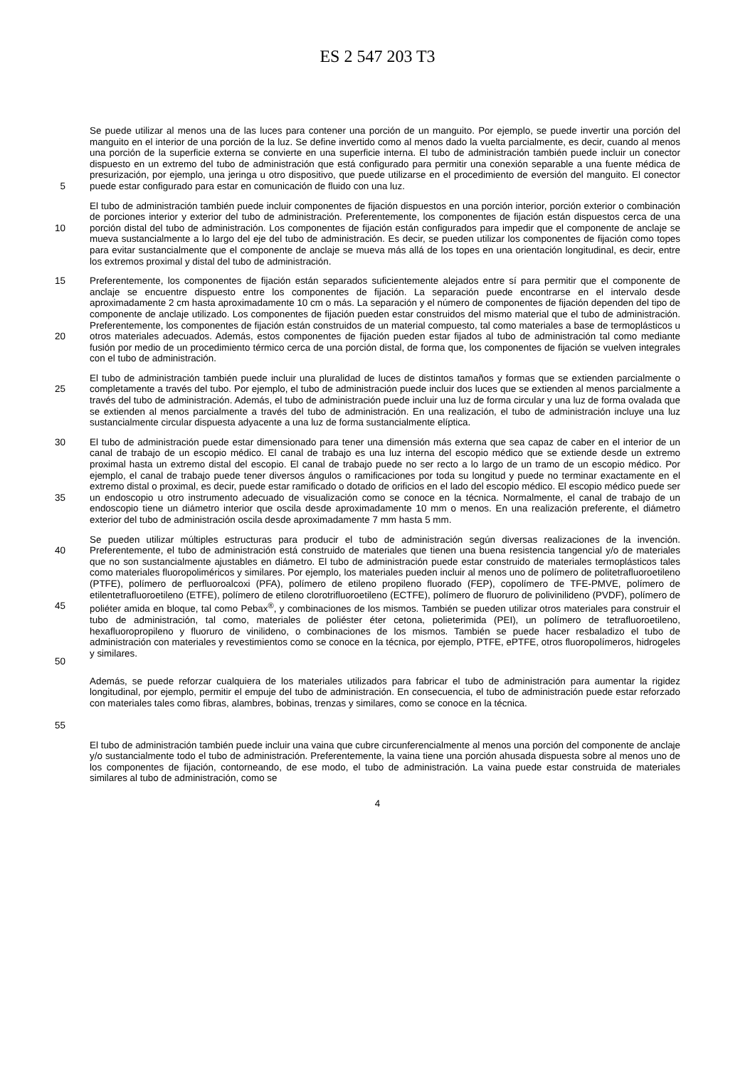ES 2 547 203 T3
5 Se puede utilizar al menos una de las luces para contener una porción de un manguito. Por ejemplo, se puede invertir una porción del manguito en el interior de una porción de la luz. Se define invertido como al menos dado la vuelta parcialmente, es decir, cuando al menos una porción de la superficie externa se convierte en una superficie interna. El tubo de administración también puede incluir un conector dispuesto en un extremo del tubo de administración que está configurado para permitir una conexión separable a una fuente médica de presurización, por ejemplo, una jeringa u otro dispositivo, que puede utilizarse en el procedimiento de eversión del manguito. El conector puede estar configurado para estar en comunicación de fluido con una luz.
10 El tubo de administración también puede incluir componentes de fijación dispuestos en una porción interior, porción exterior o combinación de porciones interior y exterior del tubo de administración. Preferentemente, los componentes de fijación están dispuestos cerca de una porción distal del tubo de administración. Los componentes de fijación están configurados para impedir que el componente de anclaje se mueva sustancialmente a lo largo del eje del tubo de administración. Es decir, se pueden utilizar los componentes de fijación como topes para evitar sustancialmente que el componente de anclaje se mueva más allá de los topes en una orientación longitudinal, es decir, entre los extremos proximal y distal del tubo de administración.
15
20
Preferentemente, los componentes de fijación están separados suficientemente alejados entre sí para permitir que el componente de anclaje se encuentre dispuesto entre los componentes de fijación. La separación puede encontrarse en el intervalo desde aproximadamente 2 cm hasta aproximadamente 10 cm o más. La separación y el número de componentes de fijación dependen del tipo de componente de anclaje utilizado. Los componentes de fijación pueden estar construidos del mismo material que el tubo de administración. Preferentemente, los componentes de fijación están construidos de un material compuesto, tal como materiales a base de termoplásticos u otros materiales adecuados. Además, estos componentes de fijación pueden estar fijados al tubo de administración tal como mediante fusión por medio de un procedimiento térmico cerca de una porción distal, de forma que, los componentes de fijación se vuelven integrales con el tubo de administración.
25 El tubo de administración también puede incluir una pluralidad de luces de distintos tamaños y formas que se extienden parcialmente o completamente a través del tubo. Por ejemplo, el tubo de administración puede incluir dos luces que se extienden al menos parcialmente a través del tubo de administración. Además, el tubo de administración puede incluir una luz de forma circular y una luz de forma ovalada que se extienden al menos parcialmente a través del tubo de administración. En una realización, el tubo de administración incluye una luz sustancialmente circular dispuesta adyacente a una luz de forma sustancialmente elíptica.
30
35
El tubo de administración puede estar dimensionado para tener una dimensión más externa que sea capaz de caber en el interior de un canal de trabajo de un escopio médico. El canal de trabajo es una luz interna del escopio médico que se extiende desde un extremo proximal hasta un extremo distal del escopio. El canal de trabajo puede no ser recto a lo largo de un tramo de un escopio médico. Por ejemplo, el canal de trabajo puede tener diversos ángulos o ramificaciones por toda su longitud y puede no terminar exactamente en el extremo distal o proximal, es decir, puede estar ramificado o dotado de orificios en el lado del escopio médico. El escopio médico puede ser un endoscopio u otro instrumento adecuado de visualización como se conoce en la técnica. Normalmente, el canal de trabajo de un endoscopio tiene un diámetro interior que oscila desde aproximadamente 10 mm o menos. En una realización preferente, el diámetro exterior del tubo de administración oscila desde aproximadamente 7 mm hasta 5 mm.
40
45
50
Se pueden utilizar múltiples estructuras para producir el tubo de administración según diversas realizaciones de la invención. Preferentemente, el tubo de administración está construido de materiales que tienen una buena resistencia tangencial y/o de materiales que no son sustancialmente ajustables en diámetro. El tubo de administración puede estar construido de materiales termoplásticos tales como materiales fluoropoliméricos y similares. Por ejemplo, los materiales pueden incluir al menos uno de polímero de politetrafluoroetileno (PTFE), polímero de perfluoroalcoxi (PFA), polímero de etileno propileno fluorado (FEP), copolímero de TFE-PMVE, polímero de etilentetrafluoroetileno (ETFE), polímero de etileno clorotrifluoroetileno (ECTFE), polímero de fluoruro de polivinilideno (PVDF), polímero de poliéter amida en bloque, tal como Pebax<sup>®</sup>, y combinaciones de los mismos. También se pueden utilizar otros materiales para construir el tubo de administración, tal como, materiales de poliéster éter cetona, polieterimida (PEI), un polímero de tetrafluoroetileno, hexafluoropropileno y fluoruro de vinilideno, o combinaciones de los mismos. También se puede hacer resbaladizo el tubo de administración con materiales y revestimientos como se conoce en la técnica, por ejemplo, PTFE, ePTFE, otros fluoropolímeros, hidrogeles y similares.
55 Además, se puede reforzar cualquiera de los materiales utilizados para fabricar el tubo de administración para aumentar la rigidez longitudinal, por ejemplo, permitir el empuje del tubo de administración. En consecuencia, el tubo de administración puede estar reforzado con materiales tales como fibras, alambres, bobinas, trenzas y similares, como se conoce en la técnica.
El tubo de administración también puede incluir una vaina que cubre circunferencialmente al menos una porción del componente de anclaje y/o sustancialmente todo el tubo de administración. Preferentemente, la vaina tiene una porción ahusada dispuesta sobre al menos uno de los componentes de fijación, contorneando, de ese modo, el tubo de administración. La vaina puede estar construida de materiales similares al tubo de administración, como se
4